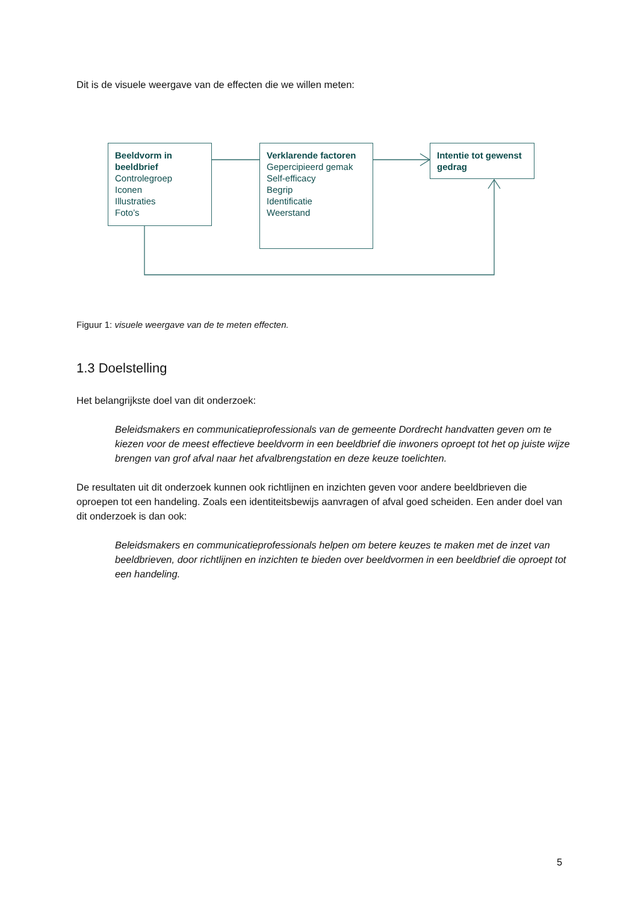Dit is de visuele weergave van de effecten die we willen meten:
Beeldvorm in beeldbrief
Controlegroep
Iconen
Illustraties
Foto’s
Verklarende factoren
Gepercipieerd gemak
Self-efficacy
Begrip
Identificatie
Weerstand
Intentie tot gewenst gedrag
Figuur 1: visuele weergave van de te meten effecten.
1.3 Doelstelling
Het belangrijkste doel van dit onderzoek:
Beleidsmakers en communicatieprofessionals van de gemeente Dordrecht handvatten geven om te kiezen voor de meest effectieve beeldvorm in een beeldbrief die inwoners oproept tot het op juiste wijze brengen van grof afval naar het afvalbrengstation en deze keuze toelichten.
De resultaten uit dit onderzoek kunnen ook richtlijnen en inzichten geven voor andere beeldbrieven die oproepen tot een handeling. Zoals een identiteitsbewijs aanvragen of afval goed scheiden. Een ander doel van dit onderzoek is dan ook:
Beleidsmakers en communicatieprofessionals helpen om betere keuzes te maken met de inzet van beeldbrieven, door richtlijnen en inzichten te bieden over beeldvormen in een beeldbrief die oproept tot een handeling.
5